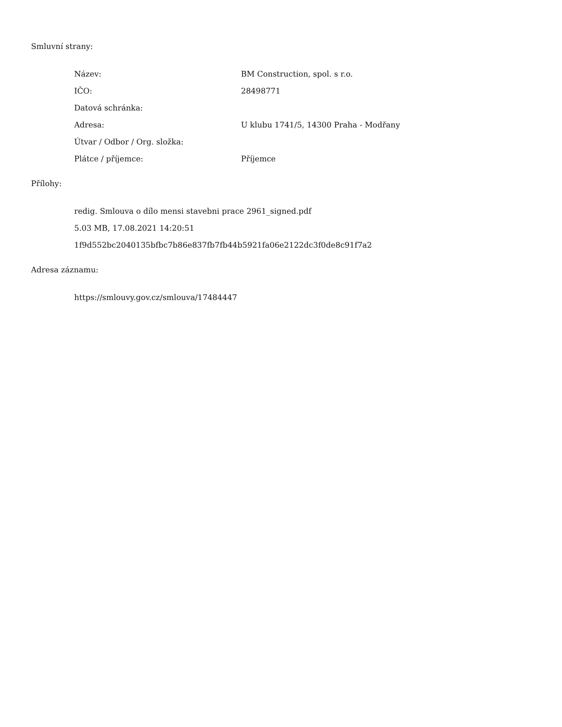Smluvní strany:
| Název: | BM Construction, spol. s r.o. |
| IČO: | 28498771 |
| Datová schránka: | |
| Adresa: | U klubu 1741/5, 14300 Praha - Modřany |
| Útvar / Odbor / Org. složka: | |
| Plátce / příjemce: | Příjemce |
Přílohy:
redig. Smlouva o dílo mensi stavebni prace 2961_signed.pdf
5.03 MB, 17.08.2021 14:20:51
1f9d552bc2040135bfbc7b86e837fb7fb44b5921fa06e2122dc3f0de8c91f7a2
Adresa záznamu:
https://smlouvy.gov.cz/smlouva/17484447